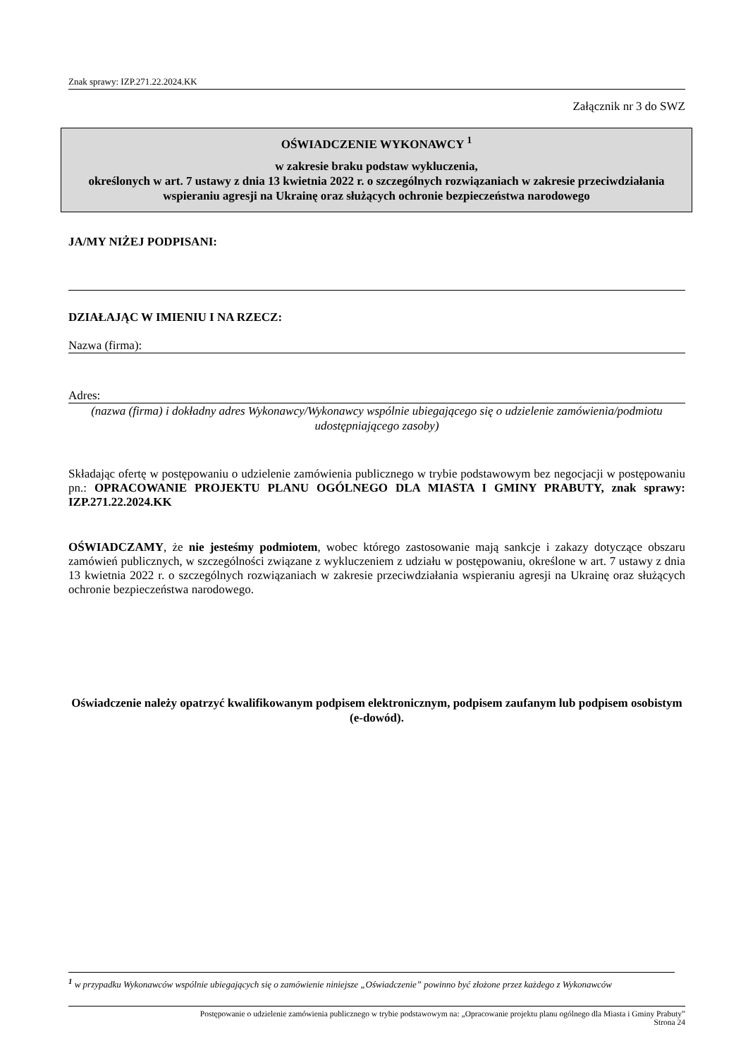Znak sprawy: IZP.271.22.2024.KK
Załącznik nr 3 do SWZ
OŚWIADCZENIE WYKONAWCY <sup>1</sup>
w zakresie braku podstaw wykluczenia,
określonych w art. 7 ustawy z dnia 13 kwietnia 2022 r. o szczególnych rozwiązaniach w zakresie przeciwdziałania wspieraniu agresji na Ukrainę oraz służących ochronie bezpieczeństwa narodowego
JA/MY NIŻEJ PODPISANI:
DZIAŁAJĄC W IMIENIU I NA RZECZ:
Nazwa (firma):
Adres:
(nazwa (firma) i dokładny adres Wykonawcy/Wykonawcy wspólnie ubiegającego się o udzielenie zamówienia/podmiotu udostępniającego zasoby)
Składając ofertę w postępowaniu o udzielenie zamówienia publicznego w trybie podstawowym bez negocjacji w postępowaniu pn.: OPRACOWANIE PROJEKTU PLANU OGÓLNEGO DLA MIASTA I GMINY PRABUTY, znak sprawy: IZP.271.22.2024.KK
OŚWIADCZAMY, że nie jesteśmy podmiotem, wobec którego zastosowanie mają sankcje i zakazy dotyczące obszaru zamówień publicznych, w szczególności związane z wykluczeniem z udziału w postępowaniu, określone w art. 7 ustawy z dnia 13 kwietnia 2022 r. o szczególnych rozwiązaniach w zakresie przeciwdziałania wspieraniu agresji na Ukrainę oraz służących ochronie bezpieczeństwa narodowego.
Oświadczenie należy opatrzyć kwalifikowanym podpisem elektronicznym, podpisem zaufanym lub podpisem osobistym (e-dowód).
<sup>1</sup> w przypadku Wykonawców wspólnie ubiegających się o zamówienie niniejsze „Oświadczenie” powinno być złożone przez każdego z Wykonawców
Postępowanie o udzielenie zamówienia publicznego w trybie podstawowym na: „Opracowanie projektu planu ogólnego dla Miasta i Gminy Prabuty”
Strona 24